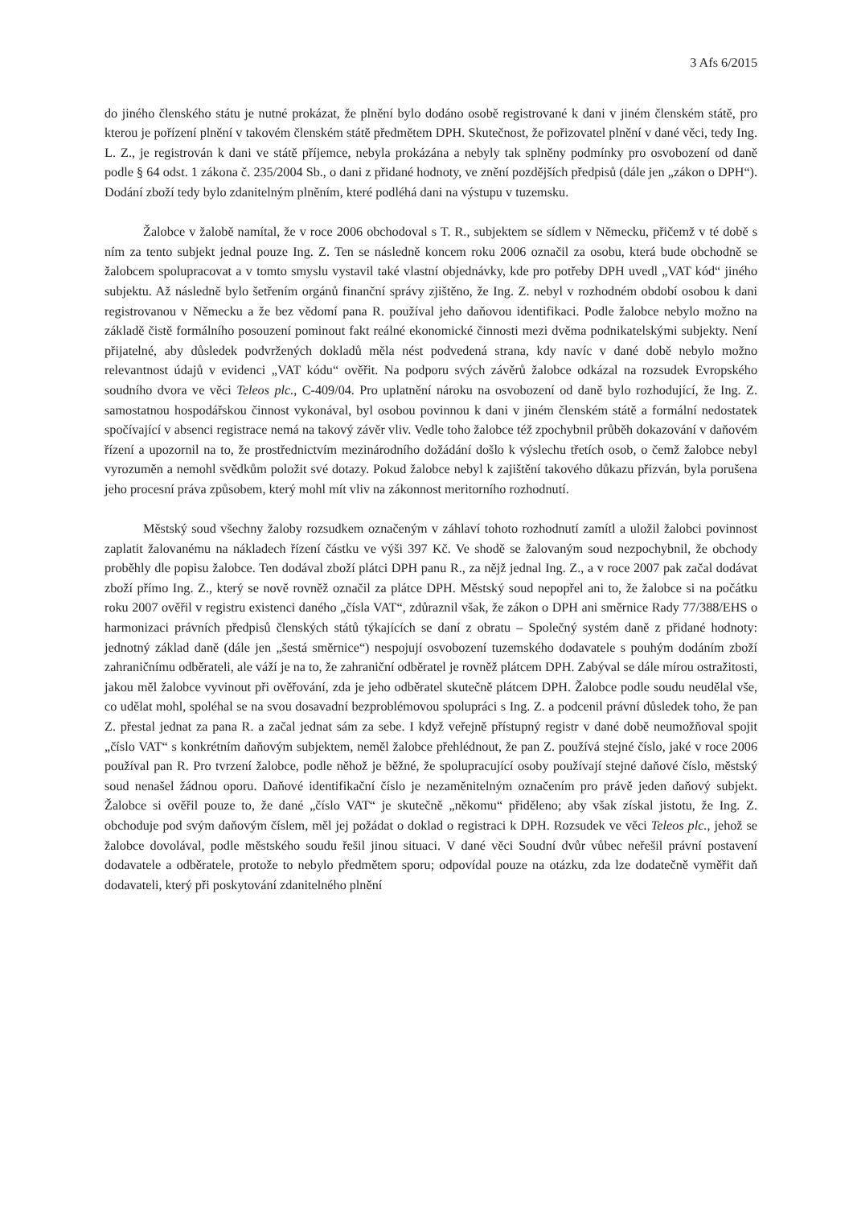3 Afs 6/2015
do jiného členského státu je nutné prokázat, že plnění bylo dodáno osobě registrované k dani v jiném členském státě, pro kterou je pořízení plnění v takovém členském státě předmětem DPH. Skutečnost, že pořizovatel plnění v dané věci, tedy Ing. L. Z., je registrován k dani ve státě příjemce, nebyla prokázána a nebyly tak splněny podmínky pro osvobození od daně podle § 64 odst. 1 zákona č. 235/2004 Sb., o dani z přidané hodnoty, ve znění pozdějších předpisů (dále jen „zákon o DPH“). Dodání zboží tedy bylo zdanitelným plněním, které podléhá dani na výstupu v tuzemsku.
Žalobce v žalobě namítal, že v roce 2006 obchodoval s T. R., subjektem se sídlem v Německu, přičemž v té době s ním za tento subjekt jednal pouze Ing. Z. Ten se následně koncem roku 2006 označil za osobu, která bude obchodně se žalobcem spolupracovat a v tomto smyslu vystavil také vlastní objednávky, kde pro potřeby DPH uvedl „VAT kód“ jiného subjektu. Až následně bylo šetřením orgánů finanční správy zjištěno, že Ing. Z. nebyl v rozhodném období osobou k dani registrovanou v Německu a že bez vědomí pana R. používal jeho daňovou identifikaci. Podle žalobce nebylo možno na základě čistě formálního posouzení pominout fakt reálné ekonomické činnosti mezi dvěma podnikatelskými subjekty. Není přijatelné, aby důsledek podvržených dokladů měla nést podvedená strana, kdy navíc v dané době nebylo možno relevantnost údajů v evidenci „VAT kódu“ ověřit. Na podporu svých závěrů žalobce odkázal na rozsudek Evropského soudního dvora ve věci Teleos plc., C-409/04. Pro uplatnění nároku na osvobození od daně bylo rozhodující, že Ing. Z. samostatnou hospodářskou činnost vykonával, byl osobou povinnou k dani v jiném členském státě a formální nedostatek spočívající v absenci registrace nemá na takový závěr vliv. Vedle toho žalobce též zpochybnil průběh dokazování v daňovém řízení a upozornil na to, že prostřednictvím mezinárodního dožádání došlo k výslechu třetích osob, o čemž žalobce nebyl vyrozuměn a nemohl svědkům položit své dotazy. Pokud žalobce nebyl k zajištění takového důkazu přizván, byla porušena jeho procesní práva způsobem, který mohl mít vliv na zákonnost meritorního rozhodnutí.
Městský soud všechny žaloby rozsudkem označeným v záhlaví tohoto rozhodnutí zamítl a uložil žalobci povinnost zaplatit žalovanému na nákladech řízení částku ve výši 397 Kč. Ve shodě se žalovaným soud nezpochybnil, že obchody proběhly dle popisu žalobce. Ten dodával zboží plátci DPH panu R., za nějž jednal Ing. Z., a v roce 2007 pak začal dodávat zboží přímo Ing. Z., který se nově rovněž označil za plátce DPH. Městský soud nepopřel ani to, že žalobce si na počátku roku 2007 ověřil v registru existenci daného „čísla VAT“, zdůraznil však, že zákon o DPH ani směrnice Rady 77/388/EHS o harmonizaci právních předpisů členských států týkajících se daní z obratu – Společný systém daně z přidané hodnoty: jednotný základ daně (dále jen „šestá směrnice“) nespojují osvobození tuzemského dodavatele s pouhým dodáním zboží zahraničnímu odběrateli, ale váží je na to, že zahraniční odběratel je rovněž plátcem DPH. Zabýval se dále mírou ostražitosti, jakou měl žalobce vyvinout při ověřování, zda je jeho odběratel skutečně plátcem DPH. Žalobce podle soudu neudělal vše, co udělat mohl, spoléhal se na svou dosavadní bezproblémovou spolupráci s Ing. Z. a podcenil právní důsledek toho, že pan Z. přestal jednat za pana R. a začal jednat sám za sebe. I když veřejně přístupný registr v dané době neumožňoval spojit „číslo VAT“ s konkrétním daňovým subjektem, neměl žalobce přehlédnout, že pan Z. používá stejné číslo, jaké v roce 2006 používal pan R. Pro tvrzení žalobce, podle něhož je běžné, že spolupracující osoby používají stejné daňové číslo, městský soud nenašel žádnou oporu. Daňové identifikační číslo je nezaměnitelným označením pro právě jeden daňový subjekt. Žalobce si ověřil pouze to, že dané „číslo VAT“ je skutečně „někomu“ přiděleno; aby však získal jistotu, že Ing. Z. obchoduje pod svým daňovým číslem, měl jej požádat o doklad o registraci k DPH. Rozsudek ve věci Teleos plc., jehož se žalobce dovolával, podle městského soudu řešil jinou situaci. V dané věci Soudní dvůr vůbec neřešil právní postavení dodavatele a odběratele, protože to nebylo předmětem sporu; odpovídal pouze na otázku, zda lze dodatečně vyměřit daň dodavateli, který při poskytování zdanitelného plnění